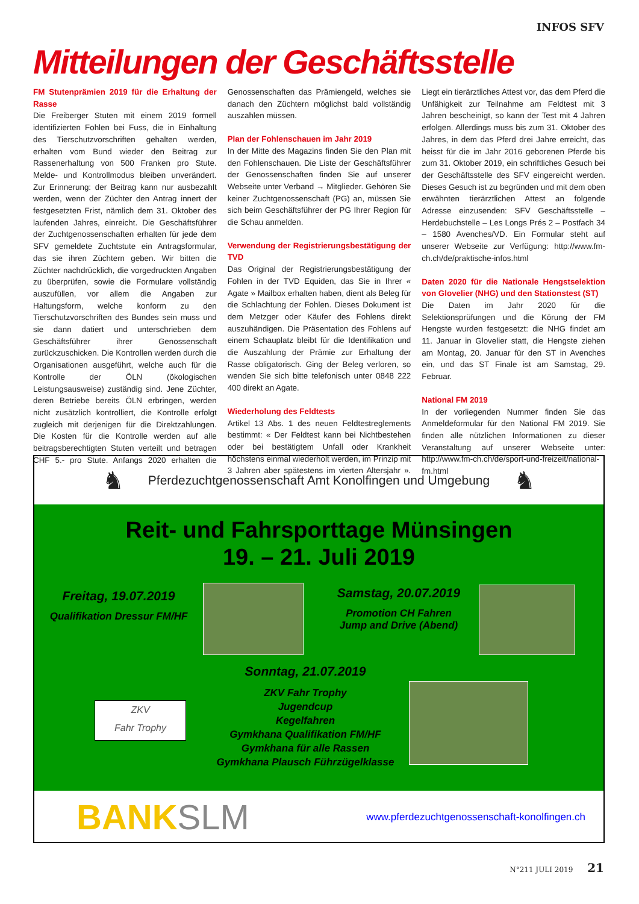INFOS SFV
Mitteilungen der Geschäftsstelle
FM Stutenprämien 2019 für die Erhaltung der Rasse
Die Freiberger Stuten mit einem 2019 formell identifizierten Fohlen bei Fuss, die in Einhaltung des Tierschutzvorschriften gehalten werden, erhalten vom Bund wieder den Beitrag zur Rassenerhaltung von 500 Franken pro Stute. Melde- und Kontrollmodus bleiben unverändert. Zur Erinnerung: der Beitrag kann nur ausbezahlt werden, wenn der Züchter den Antrag innert der festgesetzten Frist, nämlich dem 31. Oktober des laufenden Jahres, einreicht. Die Geschäftsführer der Zuchtgenossenschaften erhalten für jede dem SFV gemeldete Zuchtstute ein Antragsformular, das sie ihren Züchtern geben. Wir bitten die Züchter nachdrücklich, die vorgedruckten Angaben zu überprüfen, sowie die Formulare vollständig auszufüllen, vor allem die Angaben zur Haltungsform, welche konform zu den Tierschutzvorschriften des Bundes sein muss und sie dann datiert und unterschrieben dem Geschäftsführer ihrer Genossenschaft zurückzuschicken. Die Kontrollen werden durch die Organisationen ausgeführt, welche auch für die Kontrolle der ÖLN (ökologischen Leistungsausweise) zuständig sind. Jene Züchter, deren Betriebe bereits ÖLN erbringen, werden nicht zusätzlich kontrolliert, die Kontrolle erfolgt zugleich mit derjenigen für die Direktzahlungen. Die Kosten für die Kontrolle werden auf alle beitragsberechtigten Stuten verteilt und betragen CHF 5.- pro Stute. Anfangs 2020 erhalten die Genossenschaften das Prämiengeld, welches sie danach den Züchtern möglichst bald vollständig auszahlen müssen.
Plan der Fohlenschauen im Jahr 2019
In der Mitte des Magazins finden Sie den Plan mit den Fohlenschauen. Die Liste der Geschäftsführer der Genossenschaften finden Sie auf unserer Webseite unter Verband → Mitglieder. Gehören Sie keiner Zuchtgenossenschaft (PG) an, müssen Sie sich beim Geschäftsführer der PG Ihrer Region für die Schau anmelden.
Verwendung der Registrierungsbestätigung der TVD
Das Original der Registrierungsbestätigung der Fohlen in der TVD Equiden, das Sie in Ihrer « Agate » Mailbox erhalten haben, dient als Beleg für die Schlachtung der Fohlen. Dieses Dokument ist dem Metzger oder Käufer des Fohlens direkt auszuhändigen. Die Präsentation des Fohlens auf einem Schauplatz bleibt für die Identifikation und die Auszahlung der Prämie zur Erhaltung der Rasse obligatorisch. Ging der Beleg verloren, so wenden Sie sich bitte telefonisch unter 0848 222 400 direkt an Agate.
Wiederholung des Feldtests
Artikel 13 Abs. 1 des neuen Feldtestreglements bestimmt: « Der Feldtest kann bei Nichtbestehen oder bei bestätigtem Unfall oder Krankheit höchstens einmal wiederholt werden, im Prinzip mit 3 Jahren aber spätestens im vierten Altersjahr ». Liegt ein tierärztliches Attest vor, das dem Pferd die Unfähigkeit zur Teilnahme am Feldtest mit 3 Jahren bescheinigt, so kann der Test mit 4 Jahren erfolgen. Allerdings muss bis zum 31. Oktober des Jahres, in dem das Pferd drei Jahre erreicht, das heisst für die im Jahr 2016 geborenen Pferde bis zum 31. Oktober 2019, ein schriftliches Gesuch bei der Geschäftsstelle des SFV eingereicht werden. Dieses Gesuch ist zu begründen und mit dem oben erwähnten tierärztlichen Attest an folgende Adresse einzusenden: SFV Geschäftsstelle – Herdebuchstelle – Les Longs Prés 2 – Postfach 34 – 1580 Avenches/VD. Ein Formular steht auf unserer Webseite zur Verfügung: http://www.fm-ch.ch/de/praktische-infos.html
Daten 2020 für die Nationale Hengstselektion von Glovelier (NHG) und den Stationstest (ST)
Die Daten im Jahr 2020 für die Selektionsprüfungen und die Körung der FM Hengste wurden festgesetzt: die NHG findet am 11. Januar in Glovelier statt, die Hengste ziehen am Montag, 20. Januar für den ST in Avenches ein, und das ST Finale ist am Samstag, 29. Februar.
National FM 2019
In der vorliegenden Nummer finden Sie das Anmeldeformular für den National FM 2019. Sie finden alle nützlichen Informationen zu dieser Veranstaltung auf unserer Webseite unter: http://www.fm-ch.ch/de/sport-und-freizeit/national-fm.html
♞ Pferdezuchtgenossenschaft Amt Konolfingen und Umgebung ♞
Reit- und Fahrsporttage Münsingen
19. – 21. Juli 2019
Freitag, 19.07.2019
Qualifikation Dressur FM/HF
Samstag, 20.07.2019
Promotion CH Fahren
Jump and Drive (Abend)
Sonntag, 21.07.2019
ZKV Fahr Trophy
Jugendcup
Kegelfahren
Gymkhana Qualifikation FM/HF
Gymkhana für alle Rassen
Gymkhana Plausch Führzügelklasse
ZKV
Fahr Trophy
BANKSLM
www.pferdezuchtgenossenschaft-konolfingen.ch
N°211 JULI 2019 21